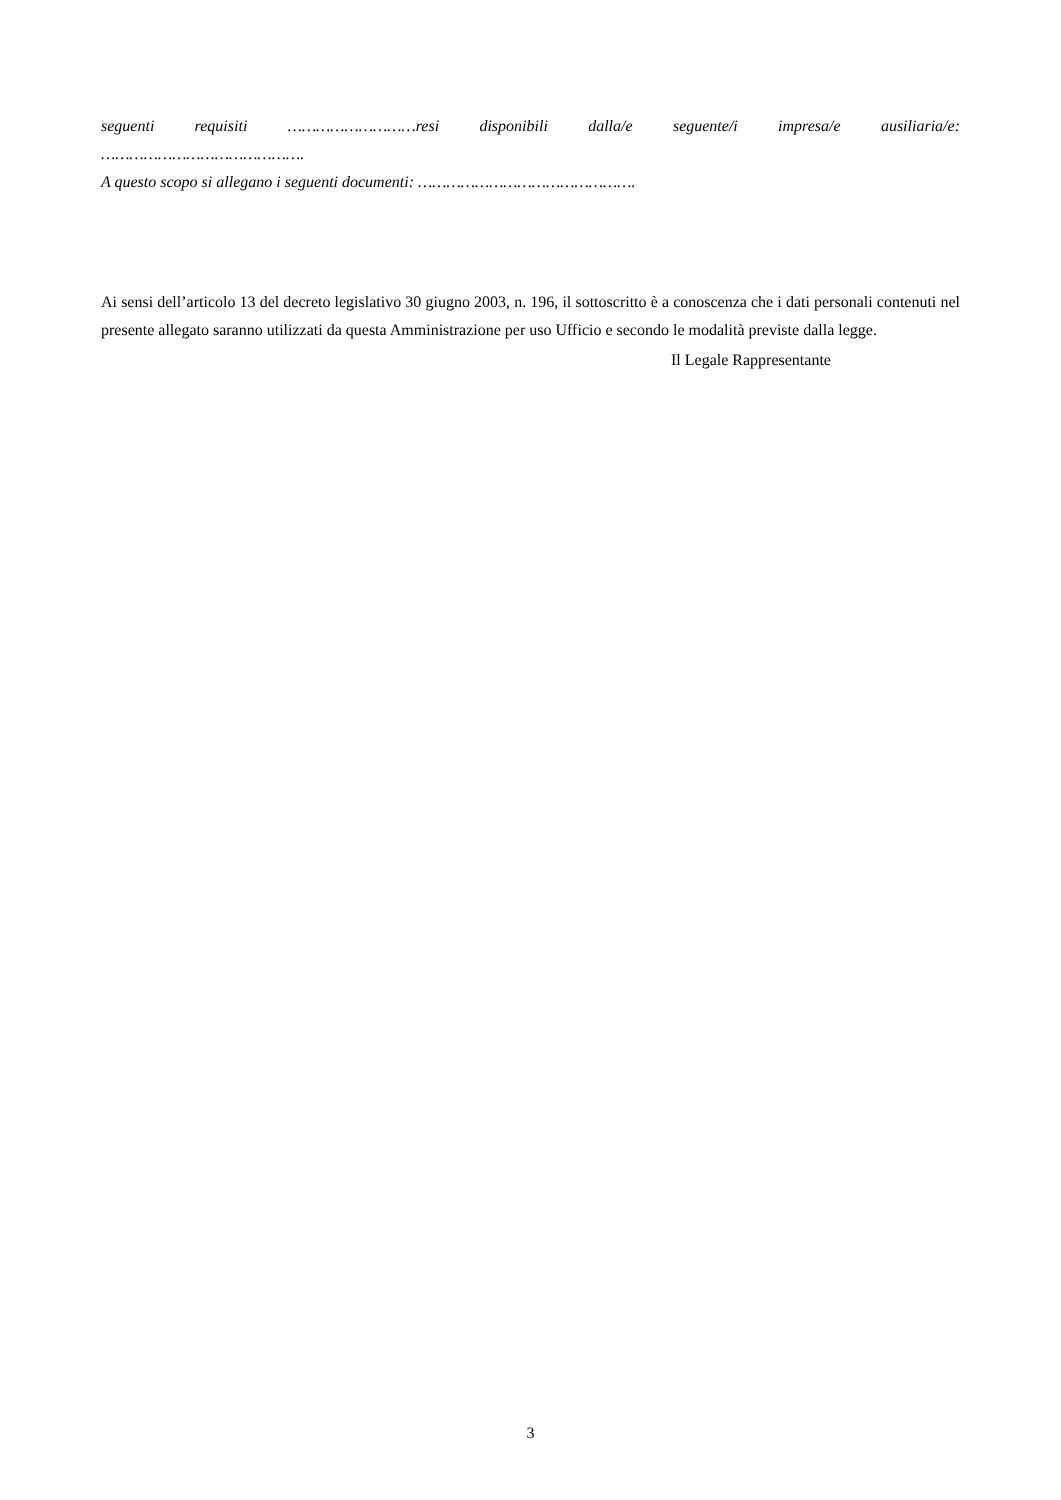seguenti requisiti ………………………resi disponibili dalla/e seguente/i impresa/e ausiliaria/e:
…………………………………….
A questo scopo si allegano i seguenti documenti: ……………………………………….
Ai sensi dell’articolo 13 del decreto legislativo 30 giugno 2003, n. 196, il sottoscritto è a conoscenza che i dati personali contenuti nel presente allegato saranno utilizzati da questa Amministrazione per uso Ufficio e secondo le modalità previste dalla legge.
Il Legale Rappresentante
3